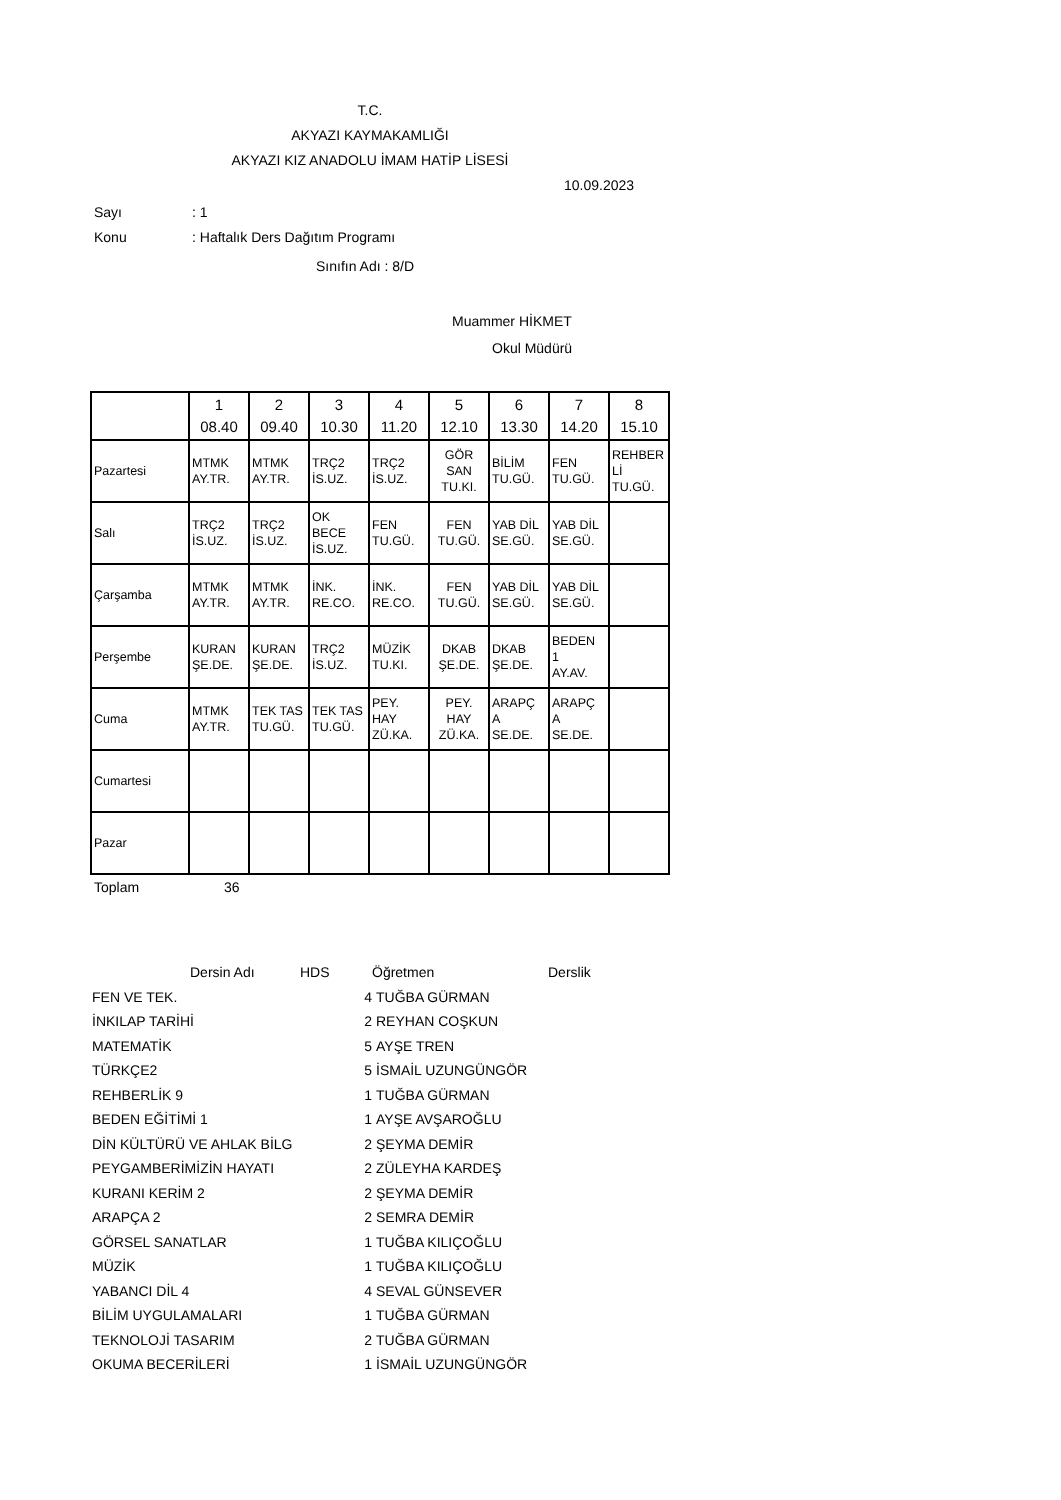T.C.
AKYAZI KAYMAKAMLIĞI
AKYAZI KIZ ANADOLU İMAM HATİP LİSESİ
10.09.2023
Sayı: 1
Konu: Haftalık Ders Dağıtım Programı
Sınıfın Adı : 8/D
Muammer HİKMET
Okul Müdürü
| | 1 08.40 | 2 09.40 | 3 10.30 | 4 11.20 | 5 12.10 | 6 13.30 | 7 14.20 | 8 15.10 |
| Pazartesi | MTMK AY.TR. | MTMK AY.TR. | TRÇ2 İS.UZ. | TRÇ2 İS.UZ. | GÖR SAN TU.KI. | BİLİM TU.GÜ. | FEN TU.GÜ. | REHBER Lİ TU.GÜ. |
| Salı | TRÇ2 İS.UZ. | TRÇ2 İS.UZ. | OK BECE İS.UZ. | FEN TU.GÜ. | FEN TU.GÜ. | YAB DİL SE.GÜ. | YAB DİL SE.GÜ. | |
| Çarşamba | MTMK AY.TR. | MTMK AY.TR. | İNK. RE.CO. | İNK. RE.CO. | FEN TU.GÜ. | YAB DİL SE.GÜ. | YAB DİL SE.GÜ. | |
| Perşembe | KURAN ŞE.DE. | KURAN ŞE.DE. | TRÇ2 İS.UZ. | MÜZİK TU.KI. | DKAB ŞE.DE. | DKAB ŞE.DE. | BEDEN 1 AY.AV. | |
| Cuma | MTMK AY.TR. | TEK TAS TU.GÜ. | TEK TAS TU.GÜ. | PEY. HAY ZÜ.KA. | PEY. HAY ZÜ.KA. | ARAPÇ A SE.DE. | ARAPÇ A SE.DE. | |
| Cumartesi | | | | | | | | |
| Pazar | | | | | | | | |
Toplam 36
| | Dersin Adı | HDS | Öğretmen | Derslik |
| FEN VE TEK. | 4 | TUĞBA GÜRMAN |
| İNKILAP TARİHİ | 2 | REYHAN COŞKUN |
| MATEMATİK | 5 | AYŞE TREN |
| TÜRKÇE2 | 5 | İSMAİL UZUNGÜNGÖR |
| REHBERLİK 9 | 1 | TUĞBA GÜRMAN |
| BEDEN EĞİTİMİ 1 | 1 | AYŞE AVŞAROĞLU |
| DİN KÜLTÜRÜ VE AHLAK BİLG | 2 | ŞEYMA DEMİR |
| PEYGAMBERİMİZİN HAYATI | 2 | ZÜLEYHA KARDEŞ |
| KURANI KERİM 2 | 2 | ŞEYMA DEMİR |
| ARAPÇA 2 | 2 | SEMRA DEMİR |
| GÖRSEL SANATLAR | 1 | TUĞBA KILIÇOĞLU |
| MÜZİK | 1 | TUĞBA KILIÇOĞLU |
| YABANCI DİL 4 | 4 | SEVAL GÜNSEVER |
| BİLİM UYGULAMALARI | 1 | TUĞBA GÜRMAN |
| TEKNOLOJİ TASARIM | 2 | TUĞBA GÜRMAN |
| OKUMA BECERİLERİ | 1 | İSMAİL UZUNGÜNGÖR |